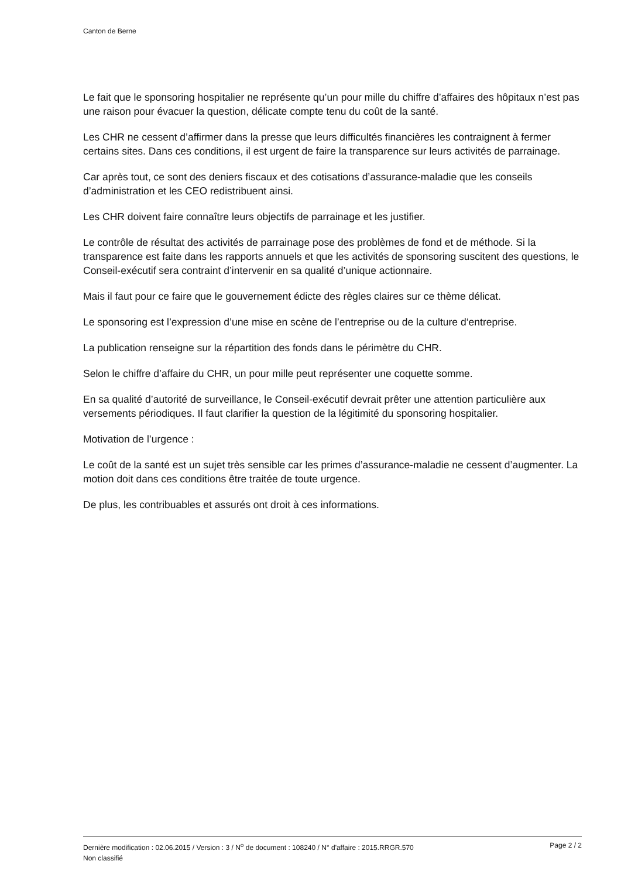Canton de Berne
Le fait que le sponsoring hospitalier ne représente qu’un pour mille du chiffre d’affaires des hôpitaux n’est pas une raison pour évacuer la question, délicate compte tenu du coût de la santé.
Les CHR ne cessent d’affirmer dans la presse que leurs difficultés financières les contraignent à fermer certains sites. Dans ces conditions, il est urgent de faire la transparence sur leurs activités de parrainage.
Car après tout, ce sont des deniers fiscaux et des cotisations d’assurance-maladie que les conseils d’administration et les CEO redistribuent ainsi.
Les CHR doivent faire connaître leurs objectifs de parrainage et les justifier.
Le contrôle de résultat des activités de parrainage pose des problèmes de fond et de méthode. Si la transparence est faite dans les rapports annuels et que les activités de sponsoring suscitent des questions, le Conseil-exécutif sera contraint d’intervenir en sa qualité d’unique actionnaire.
Mais il faut pour ce faire que le gouvernement édicte des règles claires sur ce thème délicat.
Le sponsoring est l’expression d’une mise en scène de l’entreprise ou de la culture d‘entreprise.
La publication renseigne sur la répartition des fonds dans le périmètre du CHR.
Selon le chiffre d’affaire du CHR, un pour mille peut représenter une coquette somme.
En sa qualité d’autorité de surveillance, le Conseil-exécutif devrait prêter une attention particulière aux versements périodiques. Il faut clarifier la question de la légitimité du sponsoring hospitalier.
Motivation de l’urgence :
Le coût de la santé est un sujet très sensible car les primes d’assurance-maladie ne cessent d’augmenter. La motion doit dans ces conditions être traitée de toute urgence.
De plus, les contribuables et assurés ont droit à ces informations.
Dernière modification : 02.06.2015 / Version : 3 / N<sup>o</sup> de document : 108240 / N° d'affaire : 2015.RRGR.570 Page 2 / 2
Non classifié